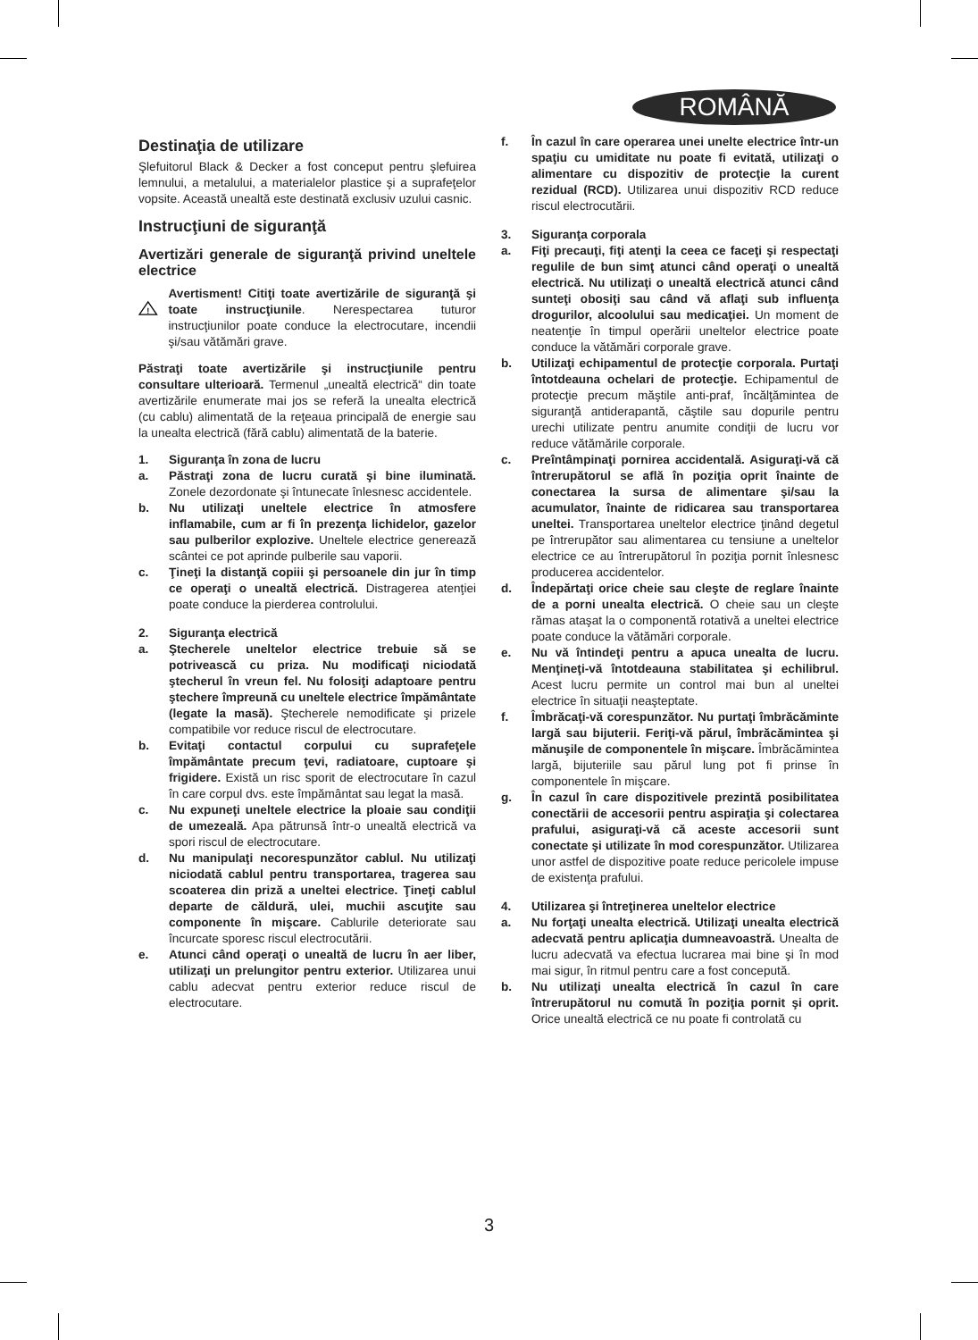ROMÂNĂ
Destinaţia de utilizare
Şlefuitorul Black & Decker a fost conceput pentru şlefuirea lemnului, a metalului, a materialelor plastice şi a suprafeţelor vopsite. Această unealtă este destinată exclusiv uzului casnic.
Instrucţiuni de siguranţă
Avertizări generale de siguranţă privind uneltele electrice
!
Avertisment! Citiţi toate avertizările de siguranţă şi toate instrucţiunile. Nerespectarea tuturor instrucţiunilor poate conduce la electrocutare, incendii şi/sau vătămări grave.
Păstraţi toate avertizările şi instrucţiunile pentru consultare ulterioară. Termenul „unealtă electrică“ din toate avertizările enumerate mai jos se referă la unealta electrică (cu cablu) alimentată de la reţeaua principală de energie sau la unealta electrică (fără cablu) alimentată de la baterie.
1. Siguranţa în zona de lucru
a. Păstraţi zona de lucru curată şi bine iluminată. Zonele dezordonate şi întunecate înlesnesc accidentele.
b. Nu utilizaţi uneltele electrice în atmosfere inflamabile, cum ar fi în prezenţa lichidelor, gazelor sau pulberilor explozive. Uneltele electrice generează scântei ce pot aprinde pulberile sau vaporii.
c. Ţineţi la distanţă copiii şi persoanele din jur în timp ce operaţi o unealtă electrică. Distragerea atenţiei poate conduce la pierderea controlului.
2. Siguranţa electrică
a. Ştecherele uneltelor electrice trebuie să se potrivească cu priza. Nu modificaţi niciodată ştecherul în vreun fel. Nu folosiţi adaptoare pentru ştechere împreună cu uneltele electrice împământate (legate la masă). Ştecherele nemodificate şi prizele compatibile vor reduce riscul de electrocutare.
b. Evitaţi contactul corpului cu suprafeţele împământate precum ţevi, radiatoare, cuptoare şi frigidere. Există un risc sporit de electrocutare în cazul în care corpul dvs. este împământat sau legat la masă.
c. Nu expuneţi uneltele electrice la ploaie sau condiţii de umezeală. Apa pătrunsă într-o unealtă electrică va spori riscul de electrocutare.
d. Nu manipulaţi necorespunzător cablul. Nu utilizaţi niciodată cablul pentru transportarea, tragerea sau scoaterea din priză a uneltei electrice. Ţineţi cablul departe de căldură, ulei, muchii ascuţite sau componente în mişcare. Cablurile deteriorate sau încurcate sporesc riscul electrocutării.
e. Atunci când operaţi o unealtă de lucru în aer liber, utilizaţi un prelungitor pentru exterior. Utilizarea unui cablu adecvat pentru exterior reduce riscul de electrocutare.
f. În cazul în care operarea unei unelte electrice într-un spaţiu cu umiditate nu poate fi evitată, utilizaţi o alimentare cu dispozitiv de protecţie la curent rezidual (RCD). Utilizarea unui dispozitiv RCD reduce riscul electrocutării.
3. Siguranţa corporala
a. Fiţi precauţi, fiţi atenţi la ceea ce faceţi şi respectaţi regulile de bun simţ atunci când operaţi o unealtă electrică. Nu utilizaţi o unealtă electrică atunci când sunteţi obosiţi sau când vă aflaţi sub influenţa drogurilor, alcoolului sau medicaţiei. Un moment de neatenţie în timpul operării uneltelor electrice poate conduce la vătămări corporale grave.
b. Utilizaţi echipamentul de protecţie corporala. Purtaţi întotdeauna ochelari de protecţie. Echipamentul de protecţie precum măştile anti-praf, încălţămintea de siguranţă antiderapantă, căştile sau dopurile pentru urechi utilizate pentru anumite condiţii de lucru vor reduce vătămările corporale.
c. Preîntâmpinaţi pornirea accidentală. Asiguraţi-vă că întrerupătorul se află în poziţia oprit înainte de conectarea la sursa de alimentare şi/sau la acumulator, înainte de ridicarea sau transportarea uneltei. Transportarea uneltelor electrice ţinând degetul pe întrerupător sau alimentarea cu tensiune a uneltelor electrice ce au întrerupătorul în poziţia pornit înlesnesc producerea accidentelor.
d. Îndepărtaţi orice cheie sau cleşte de reglare înainte de a porni unealta electrică. O cheie sau un cleşte rămas ataşat la o componentă rotativă a uneltei electrice poate conduce la vătămări corporale.
e. Nu vă întindeţi pentru a apuca unealta de lucru. Menţineţi-vă întotdeauna stabilitatea şi echilibrul. Acest lucru permite un control mai bun al uneltei electrice în situaţii neaşteptate.
f. Îmbrăcaţi-vă corespunzător. Nu purtaţi îmbrăcăminte largă sau bijuterii. Feriţi-vă părul, îmbrăcămintea şi mănuşile de componentele în mişcare. Îmbrăcămintea largă, bijuteriile sau părul lung pot fi prinse în componentele în mişcare.
g. În cazul în care dispozitivele prezintă posibilitatea conectării de accesorii pentru aspiraţia şi colectarea prafului, asiguraţi-vă că aceste accesorii sunt conectate şi utilizate în mod corespunzător. Utilizarea unor astfel de dispozitive poate reduce pericolele impuse de existenţa prafului.
4. Utilizarea şi întreţinerea uneltelor electrice
a. Nu forţaţi unealta electrică. Utilizaţi unealta electrică adecvată pentru aplicaţia dumneavoastră. Unealta de lucru adecvată va efectua lucrarea mai bine şi în mod mai sigur, în ritmul pentru care a fost concepută.
b. Nu utilizaţi unealta electrică în cazul în care întrerupătorul nu comută în poziţia pornit şi oprit. Orice unealtă electrică ce nu poate fi controlată cu
3